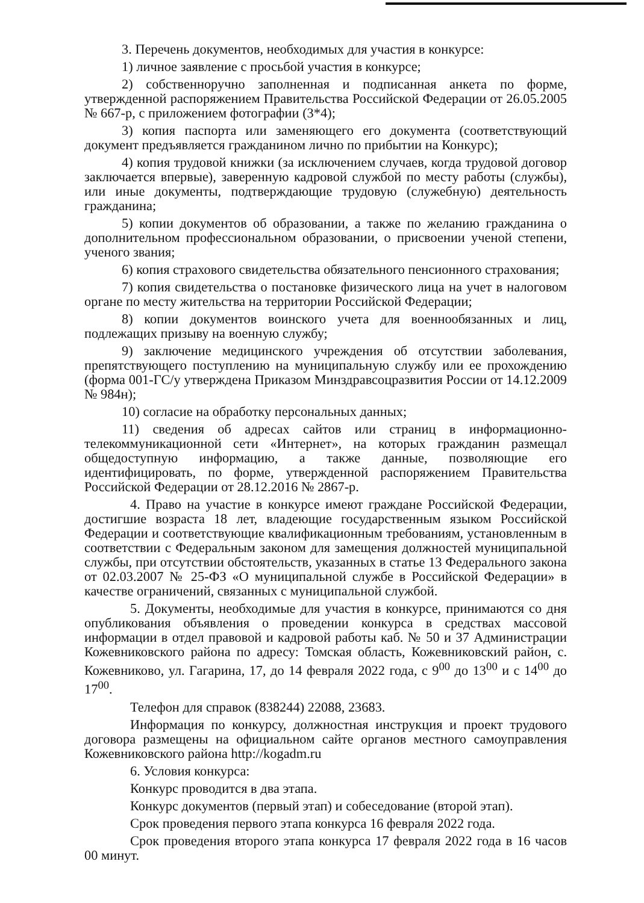3. Перечень документов, необходимых для участия в конкурсе:
1) личное заявление с просьбой участия в конкурсе;
2) собственноручно заполненная и подписанная анкета по форме, утвержденной распоряжением Правительства Российской Федерации от 26.05.2005 № 667-р, с приложением фотографии (3*4);
3) копия паспорта или заменяющего его документа (соответствующий документ предъявляется гражданином лично по прибытии на Конкурс);
4) копия трудовой книжки (за исключением случаев, когда трудовой договор заключается впервые), заверенную кадровой службой по месту работы (службы), или иные документы, подтверждающие трудовую (служебную) деятельность гражданина;
5) копии документов об образовании, а также по желанию гражданина о дополнительном профессиональном образовании, о присвоении ученой степени, ученого звания;
6) копия страхового свидетельства обязательного пенсионного страхования;
7) копия свидетельства о постановке физического лица на учет в налоговом органе по месту жительства на территории Российской Федерации;
8) копии документов воинского учета для военнообязанных и лиц, подлежащих призыву на военную службу;
9) заключение медицинского учреждения об отсутствии заболевания, препятствующего поступлению на муниципальную службу или ее прохождению (форма 001-ГС/у утверждена Приказом Минздравсоцразвития России от 14.12.2009 № 984н);
10) согласие на обработку персональных данных;
11) сведения об адресах сайтов или страниц в информационно-телекоммуникационной сети «Интернет», на которых гражданин размещал общедоступную информацию, а также данные, позволяющие его идентифицировать, по форме, утвержденной распоряжением Правительства Российской Федерации от 28.12.2016 № 2867-р.
4. Право на участие в конкурсе имеют граждане Российской Федерации, достигшие возраста 18 лет, владеющие государственным языком Российской Федерации и соответствующие квалификационным требованиям, установленным в соответствии с Федеральным законом для замещения должностей муниципальной службы, при отсутствии обстоятельств, указанных в статье 13 Федерального закона от 02.03.2007 № 25-ФЗ «О муниципальной службе в Российской Федерации» в качестве ограничений, связанных с муниципальной службой.
5. Документы, необходимые для участия в конкурсе, принимаются со дня опубликования объявления о проведении конкурса в средствах массовой информации в отдел правовой и кадровой работы каб. № 50 и 37 Администрации Кожевниковского района по адресу: Томская область, Кожевниковский район, с. Кожевниково, ул. Гагарина, 17, до 14 февраля 2022 года, с 9<sup>00</sup> до 13<sup>00</sup> и с 14<sup>00</sup> до 17<sup>00</sup>.
Телефон для справок (838244) 22088, 23683.
Информация по конкурсу, должностная инструкция и проект трудового договора размещены на официальном сайте органов местного самоуправления Кожевниковского района http://kogadm.ru
6. Условия конкурса:
Конкурс проводится в два этапа.
Конкурс документов (первый этап) и собеседование (второй этап).
Срок проведения первого этапа конкурса 16 февраля 2022 года.
Срок проведения второго этапа конкурса 17 февраля 2022 года в 16 часов 00 минут.